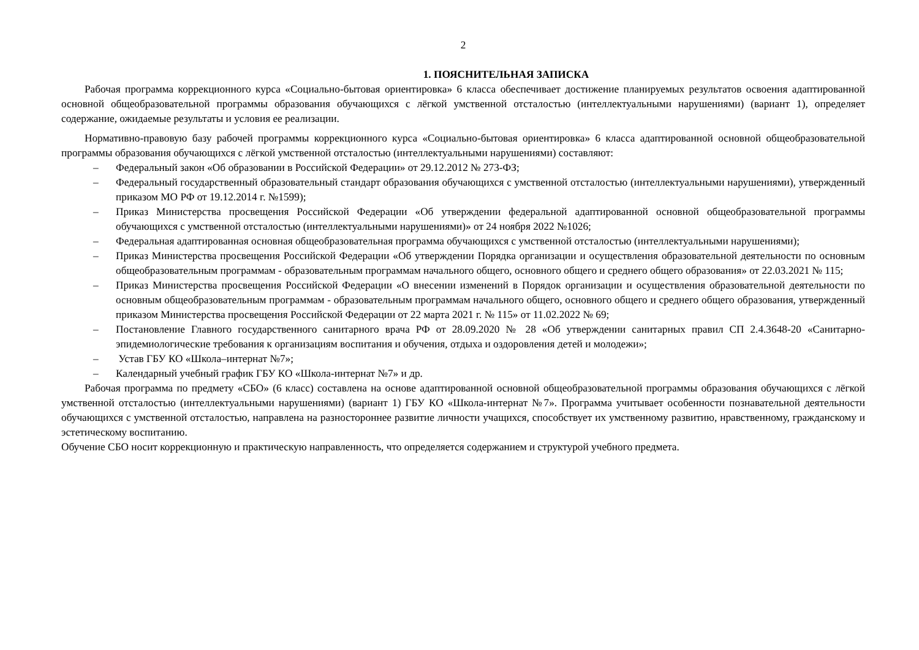2
1. ПОЯСНИТЕЛЬНАЯ ЗАПИСКА
Рабочая программа коррекционного курса «Социально-бытовая ориентировка» 6 класса обеспечивает достижение планируемых результатов освоения адаптированной основной общеобразовательной программы образования обучающихся с лёгкой умственной отсталостью (интеллектуальными нарушениями) (вариант 1), определяет содержание, ожидаемые результаты и условия ее реализации.
Нормативно-правовую базу рабочей программы коррекционного курса «Социально-бытовая ориентировка» 6 класса адаптированной основной общеобразовательной программы образования обучающихся с лёгкой умственной отсталостью (интеллектуальными нарушениями) составляют:
– Федеральный закон «Об образовании в Российской Федерации» от 29.12.2012 № 273-ФЗ;
– Федеральный государственный образовательный стандарт образования обучающихся с умственной отсталостью (интеллектуальными нарушениями), утвержденный приказом МО РФ от 19.12.2014 г. №1599);
– Приказ Министерства просвещения Российской Федерации «Об утверждении федеральной адаптированной основной общеобразовательной программы обучающихся с умственной отсталостью (интеллектуальными нарушениями)» от 24 ноября 2022 №1026;
– Федеральная адаптированная основная общеобразовательная программа обучающихся с умственной отсталостью (интеллектуальными нарушениями);
– Приказ Министерства просвещения Российской Федерации «Об утверждении Порядка организации и осуществления образовательной деятельности по основным общеобразовательным программам - образовательным программам начального общего, основного общего и среднего общего образования» от 22.03.2021 № 115;
– Приказ Министерства просвещения Российской Федерации «О внесении изменений в Порядок организации и осуществления образовательной деятельности по основным общеобразовательным программам - образовательным программам начального общего, основного общего и среднего общего образования, утвержденный приказом Министерства просвещения Российской Федерации от 22 марта 2021 г. № 115» от 11.02.2022 № 69;
– Постановление Главного государственного санитарного врача РФ от 28.09.2020 № 28 «Об утверждении санитарных правил СП 2.4.3648-20 «Санитарно-эпидемиологические требования к организациям воспитания и обучения, отдыха и оздоровления детей и молодежи»;
– Устав ГБУ КО «Школа–интернат №7»;
– Календарный учебный график ГБУ КО «Школа-интернат №7» и др.
Рабочая программа по предмету «СБО» (6 класс) составлена на основе адаптированной основной общеобразовательной программы образования обучающихся с лёгкой умственной отсталостью (интеллектуальными нарушениями) (вариант 1) ГБУ КО «Школа-интернат №7». Программа учитывает особенности познавательной деятельности обучающихся с умственной отсталостью, направлена на разностороннее развитие личности учащихся, способствует их умственному развитию, нравственному, гражданскому и эстетическому воспитанию.
Обучение СБО носит коррекционную и практическую направленность, что определяется содержанием и структурой учебного предмета.